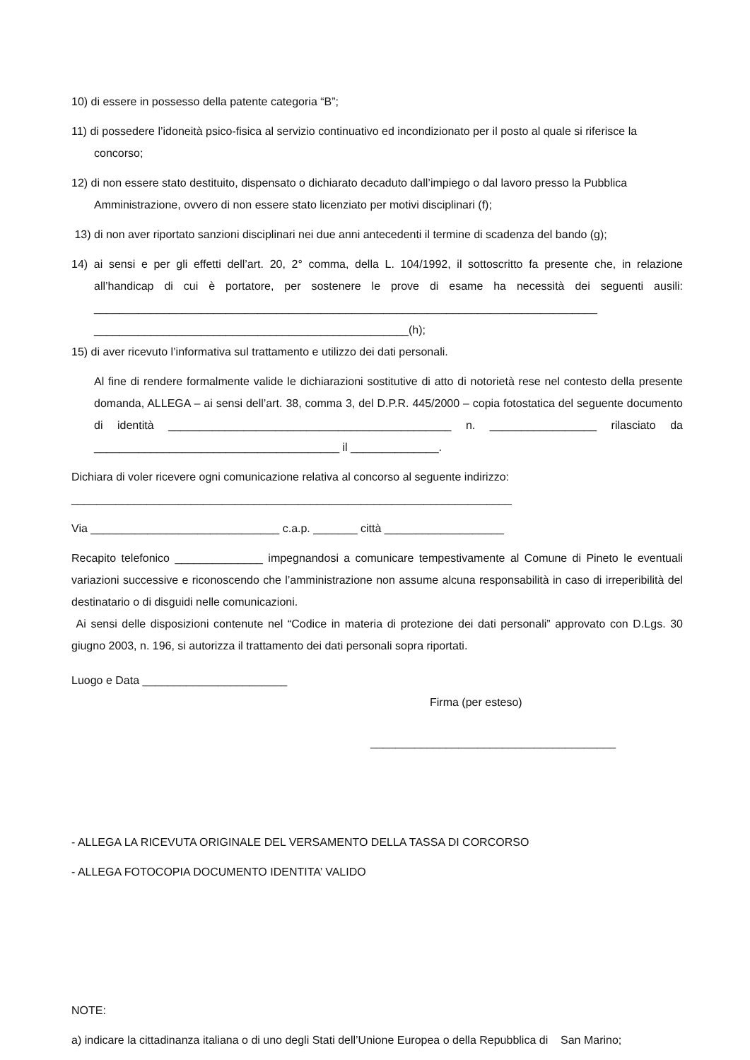10) di essere in possesso della patente categoria “B”;
11) di possedere l’idoneità psico-fisica al servizio continuativo ed incondizionato per il posto al quale si riferisce la concorso;
12) di non essere stato destituito, dispensato o dichiarato decaduto dall’impiego o dal lavoro presso la Pubblica Amministrazione, ovvero di non essere stato licenziato per motivi disciplinari (f);
13) di non aver riportato sanzioni disciplinari nei due anni antecedenti il termine di scadenza del bando (g);
14) ai sensi e per gli effetti dell’art. 20, 2° comma, della L. 104/1992, il sottoscritto fa presente che, in relazione all’handicap di cui è portatore, per sostenere le prove di esame ha necessità dei seguenti ausili: ________________________________________________________________________________ __________________________________________________(h);
15) di aver ricevuto l’informativa sul trattamento e utilizzo dei dati personali.
Al fine di rendere formalmente valide le dichiarazioni sostitutive di atto di notorietà rese nel contesto della presente domanda, ALLEGA – ai sensi dell’art. 38, comma 3, del D.P.R. 445/2000 – copia fotostatica del seguente documento di identità _____________________________________________ n. _________________ rilasciato da _______________________________________ il ______________.
Dichiara di voler ricevere ogni comunicazione relativa al concorso al seguente indirizzo:
______________________________________________________________________
Via ______________________________ c.a.p. _______ città ___________________
Recapito telefonico ______________ impegnandosi a comunicare tempestivamente al Comune di Pineto le eventuali variazioni successive e riconoscendo che l’amministrazione non assume alcuna responsabilità in caso di irreperibilità del destinatario o di disguidi nelle comunicazioni.
Ai sensi delle disposizioni contenute nel “Codice in materia di protezione dei dati personali” approvato con D.Lgs. 30 giugno 2003, n. 196, si autorizza il trattamento dei dati personali sopra riportati.
Luogo e Data _______________________
Firma (per esteso)
_______________________________________
- ALLEGA LA RICEVUTA ORIGINALE DEL VERSAMENTO DELLA TASSA DI CORCORSO
- ALLEGA FOTOCOPIA DOCUMENTO IDENTITA’ VALIDO
NOTE:
a) indicare la cittadinanza italiana o di uno degli Stati dell’Unione Europea o della Repubblica di San Marino;